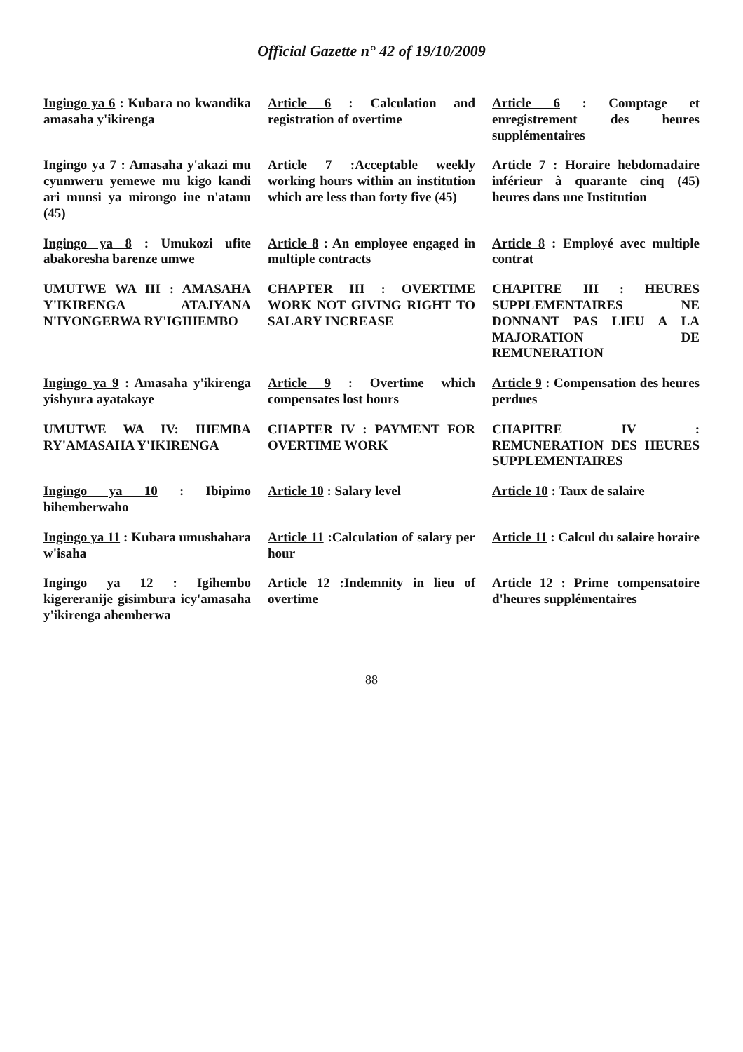Official Gazette n° 42 of 19/10/2009
| Ingingo ya 6 : Kubara no kwandika amasaha y'ikirenga | Article 6 : Calculation and registration of overtime | Article 6 : Comptage et enregistrement des heures supplémentaires |
| Ingingo ya 7 : Amasaha y'akazi mu cyumweru yemewe mu kigo kandi ari munsi ya mirongo ine n'atanu (45) | Article 7 :Acceptable weekly working hours within an institution which are less than forty five (45) | Article 7 : Horaire hebdomadaire inférieur à quarante cinq (45) heures dans une Institution |
| Ingingo ya 8 : Umukozi ufite abakoresha barenze umwe | Article 8 : An employee engaged in multiple contracts | Article 8 : Employé avec multiple contrat |
| UMUTWE WA III : AMASAHA Y'IKIRENGA ATAJYANA N'IYONGERWA RY'IGIHEMBO | CHAPTER III : OVERTIME WORK NOT GIVING RIGHT TO SALARY INCREASE | CHAPITRE III : HEURES SUPPLEMENTAIRES NE DONNANT PAS LIEU A LA MAJORATION DE REMUNERATION |
| Ingingo ya 9 : Amasaha y'ikirenga yishyura ayatakaye | Article 9 : Overtime which compensates lost hours | Article 9 : Compensation des heures perdues |
| UMUTWE WA IV: IHEMBA RY'AMASAHA Y'IKIRENGA | CHAPTER IV : PAYMENT FOR OVERTIME WORK | CHAPITRE IV : REMUNERATION DES HEURES SUPPLEMENTAIRES |
| Ingingo ya 10 : Ibipimo bihemberwaho | Article 10 : Salary level | Article 10 : Taux de salaire |
| Ingingo ya 11 : Kubara umushahara w'isaha | Article 11 :Calculation of salary per hour | Article 11 : Calcul du salaire horaire |
| Ingingo ya 12 : Igihembo kigereranije gisimbura icy'amasaha y'ikirenga ahemberwa | Article 12 :Indemnity in lieu of overtime | Article 12 : Prime compensatoire d'heures supplémentaires |
88